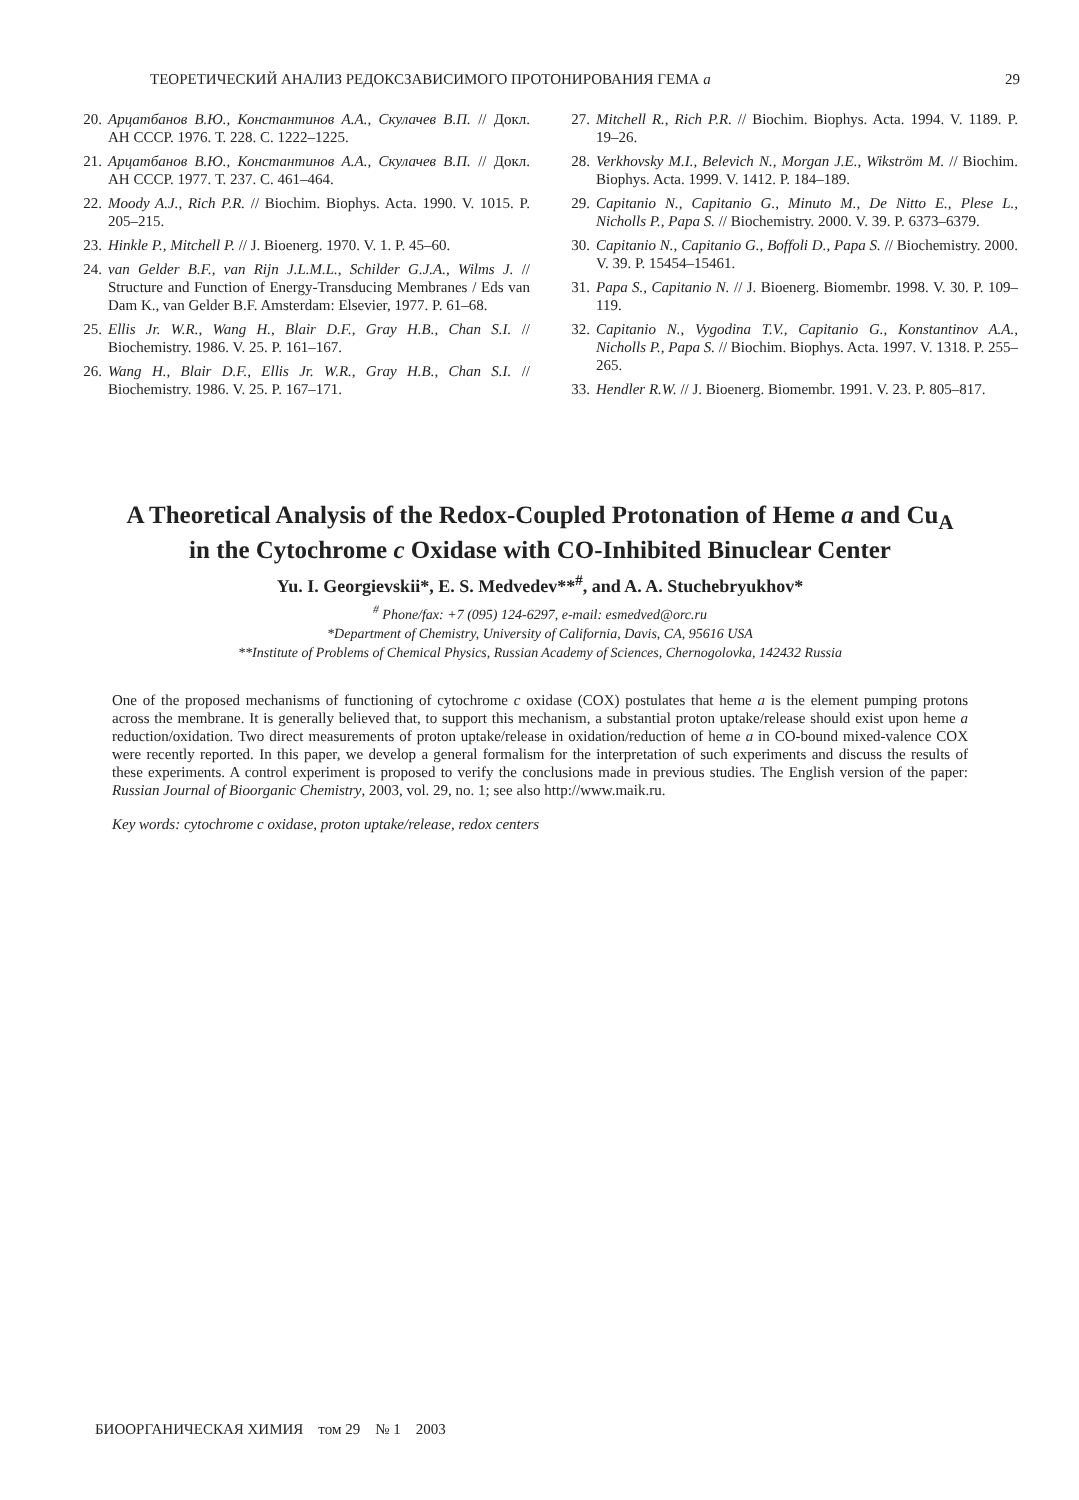ТЕОРЕТИЧЕСКИЙ АНАЛИЗ РЕДОКСЗАВИСИМОГО ПРОТОНИРОВАНИЯ ГЕМА a 29
20. Арцатбанов В.Ю., Константинов А.А., Скулачев В.П. // Докл. АН СССР. 1976. Т. 228. С. 1222–1225.
21. Арцатбанов В.Ю., Константинов А.А., Скулачев В.П. // Докл. АН СССР. 1977. Т. 237. С. 461–464.
22. Moody A.J., Rich P.R. // Biochim. Biophys. Acta. 1990. V. 1015. P. 205–215.
23. Hinkle P., Mitchell P. // J. Bioenerg. 1970. V. 1. P. 45–60.
24. van Gelder B.F., van Rijn J.L.M.L., Schilder G.J.A., Wilms J. // Structure and Function of Energy-Transducing Membranes / Eds van Dam K., van Gelder B.F. Amsterdam: Elsevier, 1977. P. 61–68.
25. Ellis Jr. W.R., Wang H., Blair D.F., Gray H.B., Chan S.I. // Biochemistry. 1986. V. 25. P. 161–167.
26. Wang H., Blair D.F., Ellis Jr. W.R., Gray H.B., Chan S.I. // Biochemistry. 1986. V. 25. P. 167–171.
27. Mitchell R., Rich P.R. // Biochim. Biophys. Acta. 1994. V. 1189. P. 19–26.
28. Verkhovsky M.I., Belevich N., Morgan J.E., Wikström M. // Biochim. Biophys. Acta. 1999. V. 1412. P. 184–189.
29. Capitanio N., Capitanio G., Minuto M., De Nitto E., Plese L., Nicholls P., Papa S. // Biochemistry. 2000. V. 39. P. 6373–6379.
30. Capitanio N., Capitanio G., Boffoli D., Papa S. // Biochemistry. 2000. V. 39. P. 15454–15461.
31. Papa S., Capitanio N. // J. Bioenerg. Biomembr. 1998. V. 30. P. 109–119.
32. Capitanio N., Vygodina T.V., Capitanio G., Konstantinov A.A., Nicholls P., Papa S. // Biochim. Biophys. Acta. 1997. V. 1318. P. 255–265.
33. Hendler R.W. // J. Bioenerg. Biomembr. 1991. V. 23. P. 805–817.
A Theoretical Analysis of the Redox-Coupled Protonation of Heme a and Cu<sub>A</sub>
in the Cytochrome c Oxidase with CO-Inhibited Binuclear Center
Yu. I. Georgievskii*, E. S. Medvedev**<sup>#</sup>, and A. A. Stuchebryukhov*
<sup>#</sup> Phone/fax: +7 (095) 124-6297, e-mail: esmedved@orc.ru
*Department of Chemistry, University of California, Davis, CA, 95616 USA
**Institute of Problems of Chemical Physics, Russian Academy of Sciences, Chernogolovka, 142432 Russia
One of the proposed mechanisms of functioning of cytochrome c oxidase (COX) postulates that heme a is the element pumping protons across the membrane. It is generally believed that, to support this mechanism, a substantial proton uptake/release should exist upon heme a reduction/oxidation. Two direct measurements of proton uptake/release in oxidation/reduction of heme a in CO-bound mixed-valence COX were recently reported. In this paper, we develop a general formalism for the interpretation of such experiments and discuss the results of these experiments. A control experiment is proposed to verify the conclusions made in previous studies. The English version of the paper: Russian Journal of Bioorganic Chemistry, 2003, vol. 29, no. 1; see also http://www.maik.ru.
Key words: cytochrome c oxidase, proton uptake/release, redox centers
БИООРГАНИЧЕСКАЯ ХИМИЯ том 29 № 1 2003